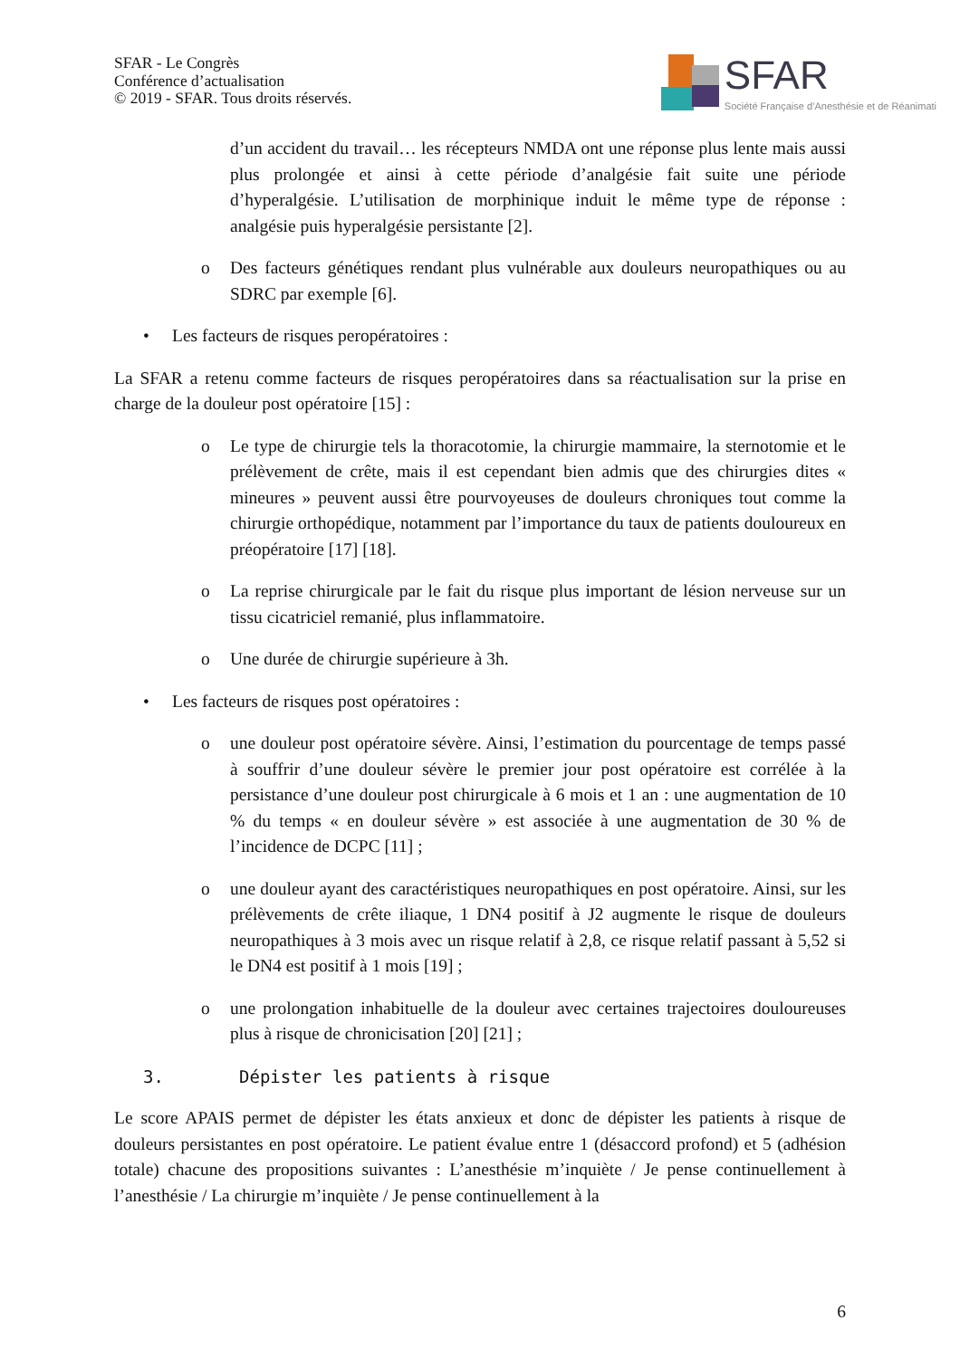SFAR - Le Congrès
Conférence d’actualisation
© 2019 - SFAR. Tous droits réservés.
SFAR
Société Française d’Anesthésie et de Réanimati
d’un accident du travail… les récepteurs NMDA ont une réponse plus lente mais aussi plus prolongée et ainsi à cette période d’analgésie fait suite une période d’hyperalgésie. L’utilisation de morphinique induit le même type de réponse : analgésie puis hyperalgésie persistante [2].
o Des facteurs génétiques rendant plus vulnérable aux douleurs neuropathiques ou au SDRC par exemple [6].
• Les facteurs de risques peropératoires :
La SFAR a retenu comme facteurs de risques peropératoires dans sa réactualisation sur la prise en charge de la douleur post opératoire [15] :
o Le type de chirurgie tels la thoracotomie, la chirurgie mammaire, la sternotomie et le prélèvement de crête, mais il est cependant bien admis que des chirurgies dites « mineures » peuvent aussi être pourvoyeuses de douleurs chroniques tout comme la chirurgie orthopédique, notamment par l’importance du taux de patients douloureux en préopératoire [17] [18].
o La reprise chirurgicale par le fait du risque plus important de lésion nerveuse sur un tissu cicatriciel remanié, plus inflammatoire.
o Une durée de chirurgie supérieure à 3h.
• Les facteurs de risques post opératoires :
o une douleur post opératoire sévère. Ainsi, l’estimation du pourcentage de temps passé à souffrir d’une douleur sévère le premier jour post opératoire est corrélée à la persistance d’une douleur post chirurgicale à 6 mois et 1 an : une augmentation de 10 % du temps « en douleur sévère » est associée à une augmentation de 30 % de l’incidence de DCPC [11] ;
o une douleur ayant des caractéristiques neuropathiques en post opératoire. Ainsi, sur les prélèvements de crête iliaque, 1 DN4 positif à J2 augmente le risque de douleurs neuropathiques à 3 mois avec un risque relatif à 2,8, ce risque relatif passant à 5,52 si le DN4 est positif à 1 mois [19] ;
o une prolongation inhabituelle de la douleur avec certaines trajectoires douloureuses plus à risque de chronicisation [20] [21] ;
3. Dépister les patients à risque
Le score APAIS permet de dépister les états anxieux et donc de dépister les patients à risque de douleurs persistantes en post opératoire. Le patient évalue entre 1 (désaccord profond) et 5 (adhésion totale) chacune des propositions suivantes : L’anesthésie m’inquiète / Je pense continuellement à l’anesthésie / La chirurgie m’inquiète / Je pense continuellement à la
6